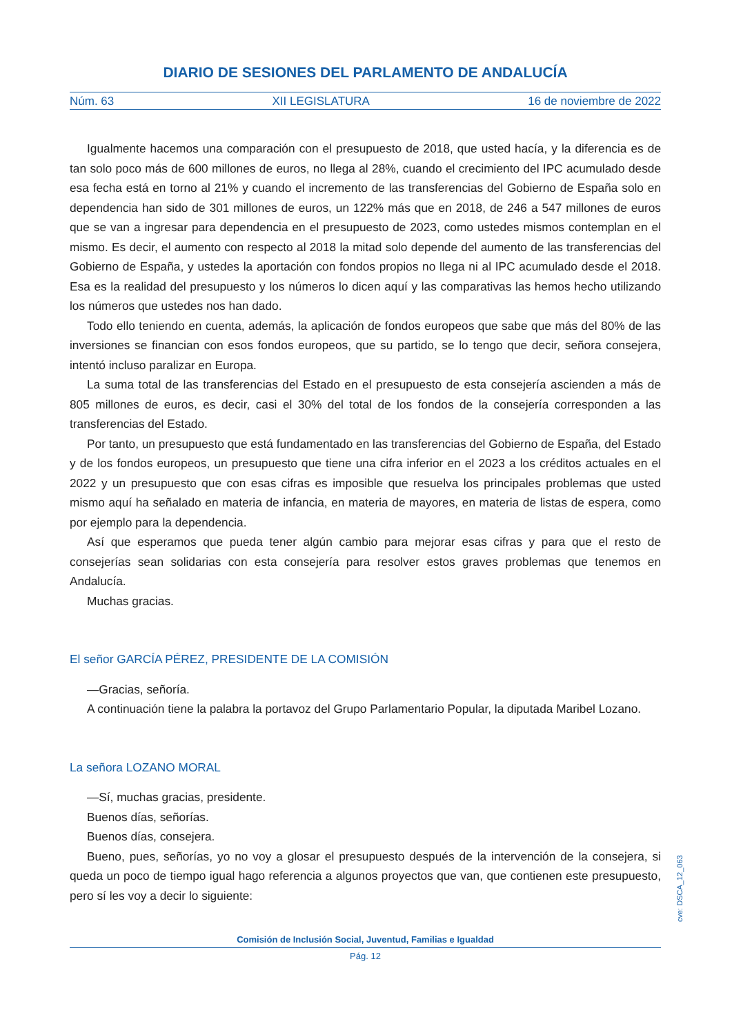DIARIO DE SESIONES DEL PARLAMENTO DE ANDALUCÍA
Núm. 63 XII LEGISLATURA 16 de noviembre de 2022
Igualmente hacemos una comparación con el presupuesto de 2018, que usted hacía, y la diferencia es de tan solo poco más de 600 millones de euros, no llega al 28%, cuando el crecimiento del IPC acumulado desde esa fecha está en torno al 21% y cuando el incremento de las transferencias del Gobierno de España solo en dependencia han sido de 301 millones de euros, un 122% más que en 2018, de 246 a 547 millones de euros que se van a ingresar para dependencia en el presupuesto de 2023, como ustedes mismos contemplan en el mismo. Es decir, el aumento con respecto al 2018 la mitad solo depende del aumento de las transferencias del Gobierno de España, y ustedes la aportación con fondos propios no llega ni al IPC acumulado desde el 2018. Esa es la realidad del presupuesto y los números lo dicen aquí y las comparativas las hemos hecho utilizando los números que ustedes nos han dado.
Todo ello teniendo en cuenta, además, la aplicación de fondos europeos que sabe que más del 80% de las inversiones se financian con esos fondos europeos, que su partido, se lo tengo que decir, señora consejera, intentó incluso paralizar en Europa.
La suma total de las transferencias del Estado en el presupuesto de esta consejería ascienden a más de 805 millones de euros, es decir, casi el 30% del total de los fondos de la consejería corresponden a las transferencias del Estado.
Por tanto, un presupuesto que está fundamentado en las transferencias del Gobierno de España, del Estado y de los fondos europeos, un presupuesto que tiene una cifra inferior en el 2023 a los créditos actuales en el 2022 y un presupuesto que con esas cifras es imposible que resuelva los principales problemas que usted mismo aquí ha señalado en materia de infancia, en materia de mayores, en materia de listas de espera, como por ejemplo para la dependencia.
Así que esperamos que pueda tener algún cambio para mejorar esas cifras y para que el resto de consejerías sean solidarias con esta consejería para resolver estos graves problemas que tenemos en Andalucía.
Muchas gracias.
El señor GARCÍA PÉREZ, PRESIDENTE DE LA COMISIÓN
—Gracias, señoría.
A continuación tiene la palabra la portavoz del Grupo Parlamentario Popular, la diputada Maribel Lozano.
La señora LOZANO MORAL
—Sí, muchas gracias, presidente.
Buenos días, señorías.
Buenos días, consejera.
Bueno, pues, señorías, yo no voy a glosar el presupuesto después de la intervención de la consejera, si queda un poco de tiempo igual hago referencia a algunos proyectos que van, que contienen este presupuesto, pero sí les voy a decir lo siguiente:
cve: DSCA_12_063
Comisión de Inclusión Social, Juventud, Familias e Igualdad
Pág. 12